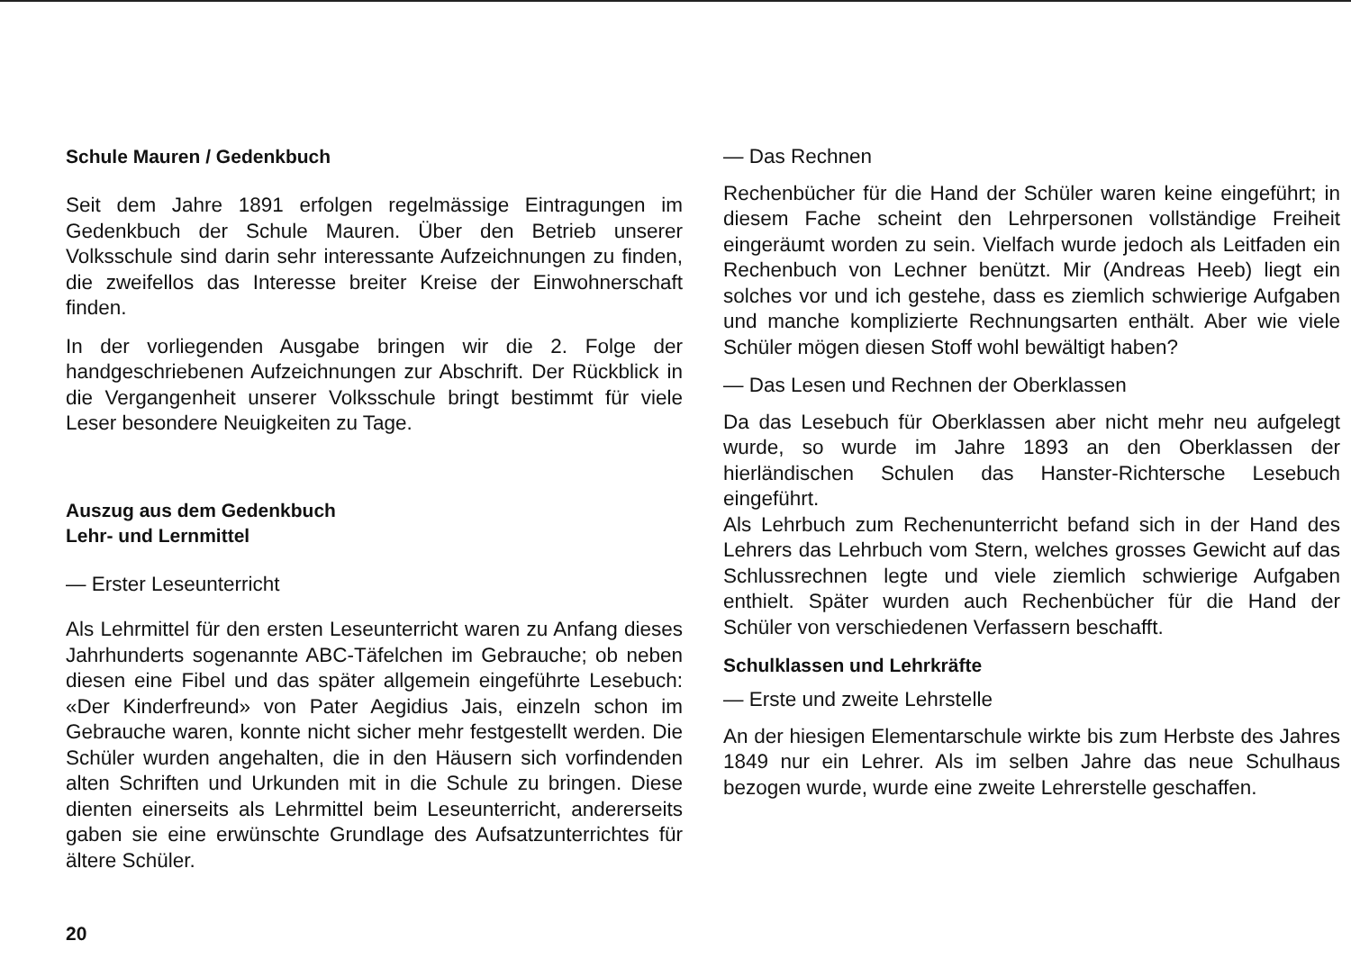Schule Mauren / Gedenkbuch
Seit dem Jahre 1891 erfolgen regelmässige Eintragungen im Gedenkbuch der Schule Mauren. Über den Betrieb unserer Volksschule sind darin sehr interessante Aufzeichnungen zu finden, die zweifellos das Interesse breiter Kreise der Einwohnerschaft finden.
In der vorliegenden Ausgabe bringen wir die 2. Folge der handgeschriebenen Aufzeichnungen zur Abschrift. Der Rückblick in die Vergangenheit unserer Volksschule bringt bestimmt für viele Leser besondere Neuigkeiten zu Tage.
Auszug aus dem Gedenkbuch
Lehr- und Lernmittel
— Erster Leseunterricht
Als Lehrmittel für den ersten Leseunterricht waren zu Anfang dieses Jahrhunderts sogenannte ABC-Täfelchen im Gebrauche; ob neben diesen eine Fibel und das später allgemein eingeführte Lesebuch: «Der Kinderfreund» von Pater Aegidius Jais, einzeln schon im Gebrauche waren, konnte nicht sicher mehr festgestellt werden. Die Schüler wurden angehalten, die in den Häusern sich vorfindenden alten Schriften und Urkunden mit in die Schule zu bringen. Diese dienten einerseits als Lehrmittel beim Leseunterricht, andererseits gaben sie eine erwünschte Grundlage des Aufsatzunterrichtes für ältere Schüler.
— Das Rechnen
Rechenbücher für die Hand der Schüler waren keine eingeführt; in diesem Fache scheint den Lehrpersonen vollständige Freiheit eingeräumt worden zu sein. Vielfach wurde jedoch als Leitfaden ein Rechenbuch von Lechner benützt. Mir (Andreas Heeb) liegt ein solches vor und ich gestehe, dass es ziemlich schwierige Aufgaben und manche komplizierte Rechnungsarten enthält. Aber wie viele Schüler mögen diesen Stoff wohl bewältigt haben?
— Das Lesen und Rechnen der Oberklassen
Da das Lesebuch für Oberklassen aber nicht mehr neu aufgelegt wurde, so wurde im Jahre 1893 an den Oberklassen der hierländischen Schulen das Hanster-Richtersche Lesebuch eingeführt.
Als Lehrbuch zum Rechenunterricht befand sich in der Hand des Lehrers das Lehrbuch vom Stern, welches grosses Gewicht auf das Schlussrechnen legte und viele ziemlich schwierige Aufgaben enthielt. Später wurden auch Rechenbücher für die Hand der Schüler von verschiedenen Verfassern beschafft.
Schulklassen und Lehrkräfte
— Erste und zweite Lehrstelle
An der hiesigen Elementarschule wirkte bis zum Herbste des Jahres 1849 nur ein Lehrer. Als im selben Jahre das neue Schulhaus bezogen wurde, wurde eine zweite Lehrerstelle geschaffen.
20